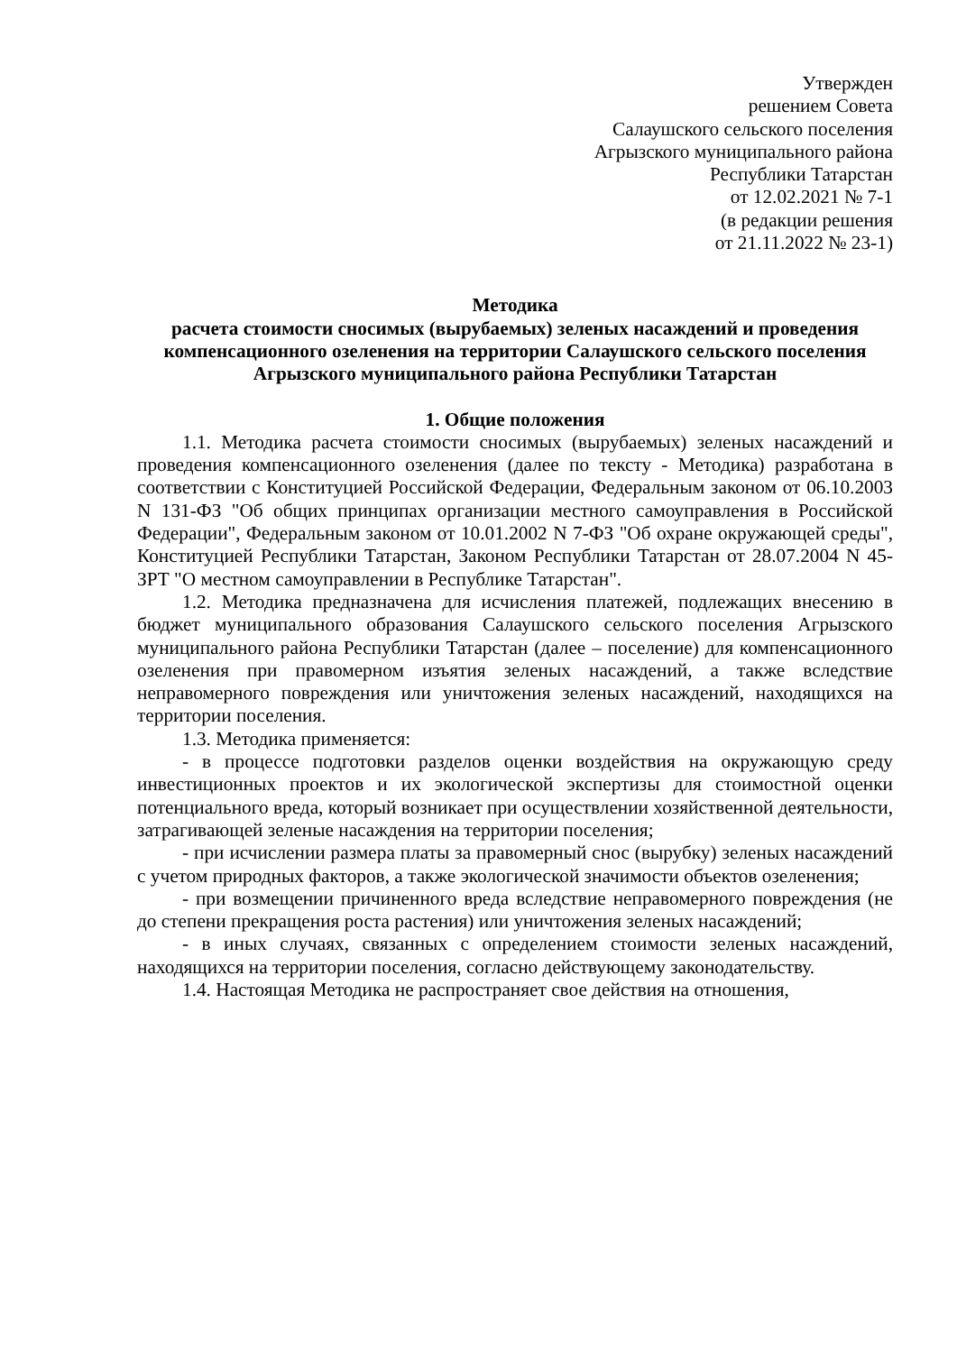Утвержден
решением Совета
Салаушского сельского поселения
Агрызского муниципального района
Республики Татарстан
от 12.02.2021 № 7-1
(в редакции решения
от 21.11.2022 № 23-1)
Методика
расчета стоимости сносимых (вырубаемых) зеленых насаждений и проведения компенсационного озеленения на территории Салаушского сельского поселения Агрызского муниципального района Республики Татарстан
1. Общие положения
1.1. Методика расчета стоимости сносимых (вырубаемых) зеленых насаждений и проведения компенсационного озеленения (далее по тексту - Методика) разработана в соответствии с Конституцией Российской Федерации, Федеральным законом от 06.10.2003 N 131-ФЗ "Об общих принципах организации местного самоуправления в Российской Федерации", Федеральным законом от 10.01.2002 N 7-ФЗ "Об охране окружающей среды", Конституцией Республики Татарстан, Законом Республики Татарстан от 28.07.2004 N 45-ЗРТ "О местном самоуправлении в Республике Татарстан".
1.2. Методика предназначена для исчисления платежей, подлежащих внесению в бюджет муниципального образования Салаушского сельского поселения Агрызского муниципального района Республики Татарстан (далее – поселение) для компенсационного озеленения при правомерном изъятия зеленых насаждений, а также вследствие неправомерного повреждения или уничтожения зеленых насаждений, находящихся на территории поселения.
1.3. Методика применяется:
- в процессе подготовки разделов оценки воздействия на окружающую среду инвестиционных проектов и их экологической экспертизы для стоимостной оценки потенциального вреда, который возникает при осуществлении хозяйственной деятельности, затрагивающей зеленые насаждения на территории поселения;
- при исчислении размера платы за правомерный снос (вырубку) зеленых насаждений с учетом природных факторов, а также экологической значимости объектов озеленения;
- при возмещении причиненного вреда вследствие неправомерного повреждения (не до степени прекращения роста растения) или уничтожения зеленых насаждений;
- в иных случаях, связанных с определением стоимости зеленых насаждений, находящихся на территории поселения, согласно действующему законодательству.
1.4. Настоящая Методика не распространяет свое действия на отношения,